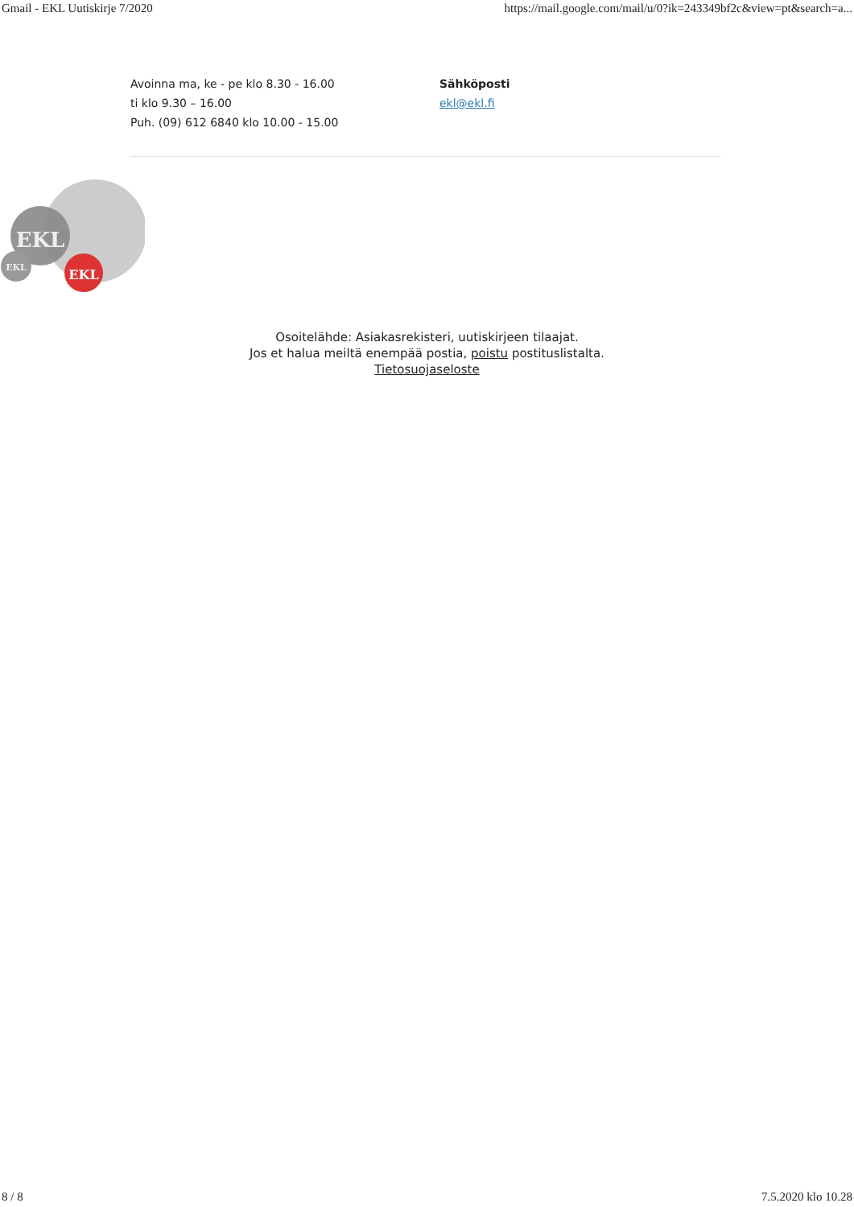Gmail - EKL Uutiskirje 7/2020 https://mail.google.com/mail/u/0?ik=243349bf2c&view=pt&search=a...
Avoinna ma, ke - pe klo 8.30 - 16.00
ti klo 9.30 – 16.00
Puh. (09) 612 6840 klo 10.00 - 15.00
Sähköposti
ekl@ekl.fi
EKL
EKL
EKL
Osoitelähde: Asiakasrekisteri, uutiskirjeen tilaajat.
Jos et halua meiltä enempää postia, poistu postituslistalta.
Tietosuojaseloste
8 / 8 7.5.2020 klo 10.28